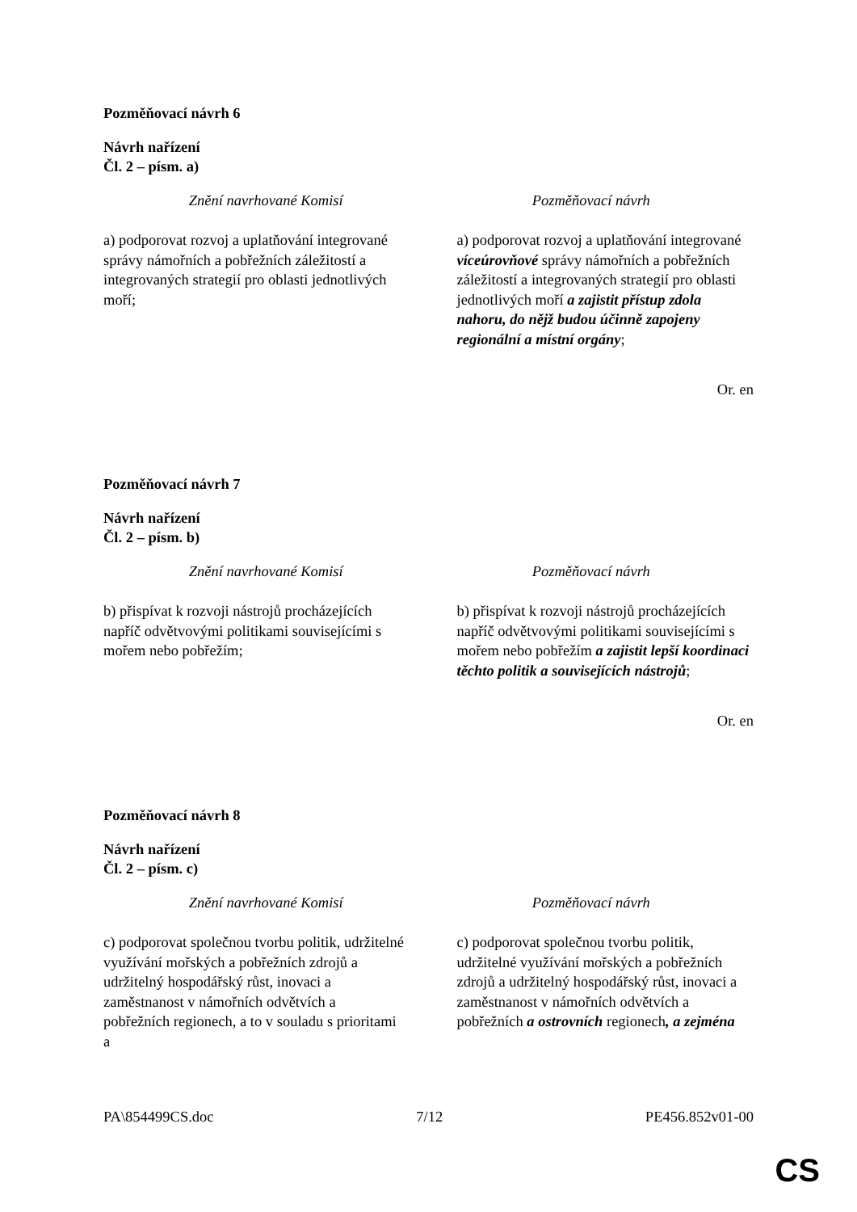Pozměňovací návrh 6
Návrh nařízení
Čl. 2 – písm. a)
| Znění navrhované Komisí | Pozměňovací návrh |
| --- | --- |
| a) podporovat rozvoj a uplatňování integrované správy námořních a pobřežních záležitostí a integrovaných strategií pro oblasti jednotlivých moří; | a) podporovat rozvoj a uplatňování integrované víceúrovňové správy námořních a pobřežních záležitostí a integrovaných strategií pro oblasti jednotlivých moří a zajistit přístup zdola nahoru, do nějž budou účinně zapojeny regionální a místní orgány ; |
Or. en
Pozměňovací návrh 7
Návrh nařízení
Čl. 2 – písm. b)
| Znění navrhované Komisí | Pozměňovací návrh |
| --- | --- |
| b) přispívat k rozvoji nástrojů procházejících napříč odvětvovými politikami souvisejícími s mořem nebo pobřežím; | b) přispívat k rozvoji nástrojů procházejících napříč odvětvovými politikami souvisejícími s mořem nebo pobřežím a zajistit lepší koordinaci těchto politik a souvisejících nástrojů ; |
Or. en
Pozměňovací návrh 8
Návrh nařízení
Čl. 2 – písm. c)
| Znění navrhované Komisí | Pozměňovací návrh |
| --- | --- |
| c) podporovat společnou tvorbu politik, udržitelné využívání mořských a pobřežních zdrojů a udržitelný hospodářský růst, inovaci a zaměstnanost v námořních odvětvích a pobřežních regionech, a to v souladu s prioritami a | c) podporovat společnou tvorbu politik, udržitelné využívání mořských a pobřežních zdrojů a udržitelný hospodářský růst, inovaci a zaměstnanost v námořních odvětvích a pobřežních a ostrovních regionech , a zejména |
PA\854499CS.doc 7/12 PE456.852v01-00
CS